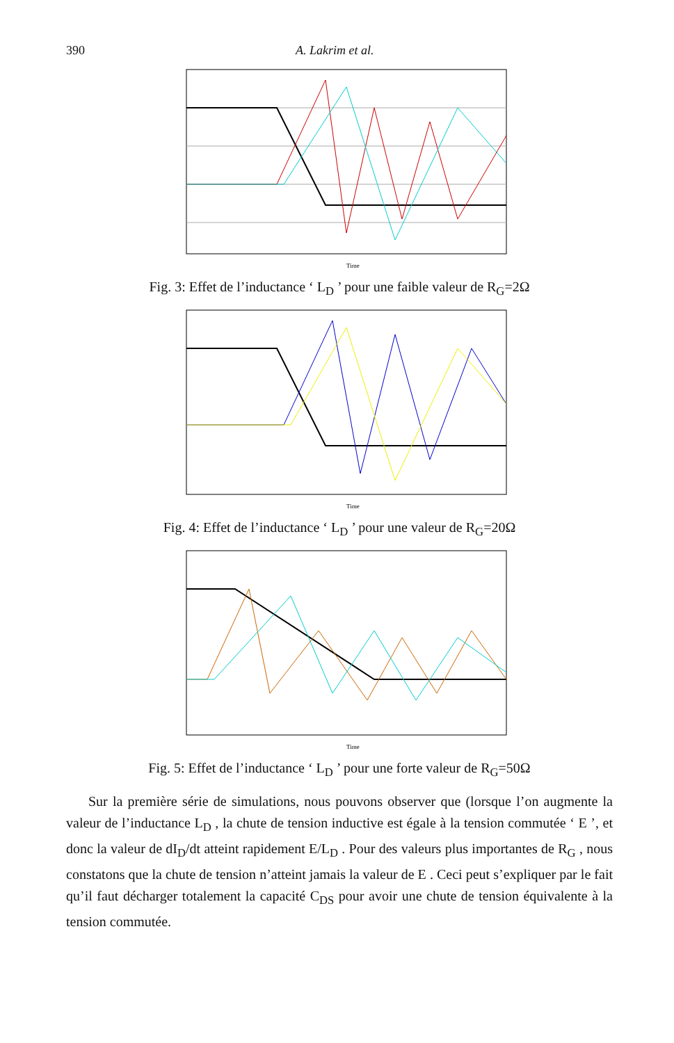390 A. Lakrim et al.
Time
Fig. 3: Effet de l’inductance ‘ L<sub>D</sub> ’ pour une faible valeur de R<sub>G</sub>=2Ω
Time
Fig. 4: Effet de l’inductance ‘ L<sub>D</sub> ’ pour une valeur de R<sub>G</sub>=20Ω
Time
Fig. 5: Effet de l’inductance ‘ L<sub>D</sub> ’ pour une forte valeur de R<sub>G</sub>=50Ω
Sur la première série de simulations, nous pouvons observer que (lorsque l’on augmente la valeur de l’inductance L<sub>D</sub> , la chute de tension inductive est égale à la tension commutée ‘ E ’, et donc la valeur de dI<sub>D</sub>/dt atteint rapidement E/L<sub>D</sub> . Pour des valeurs plus importantes de R<sub>G</sub> , nous constatons que la chute de tension n’atteint jamais la valeur de E . Ceci peut s’expliquer par le fait qu’il faut décharger totalement la capacité C<sub>DS</sub> pour avoir une chute de tension équivalente à la tension commutée.